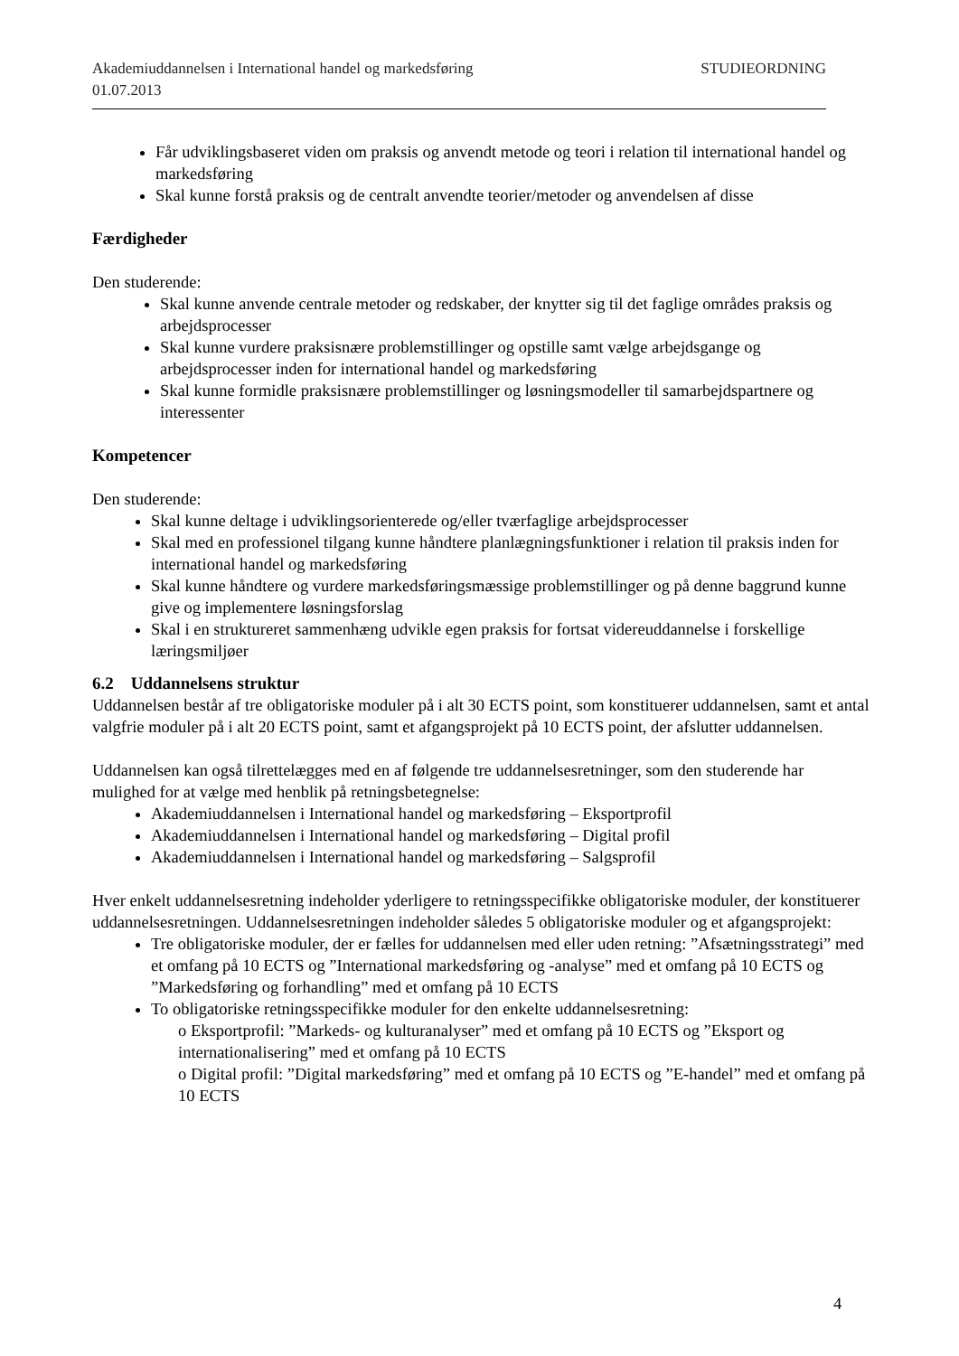STUDIEORDNING Akademiuddannelsen i International handel og markedsføring
01.07.2013
Får udviklingsbaseret viden om praksis og anvendt metode og teori i relation til international handel og markedsføring
Skal kunne forstå praksis og de centralt anvendte teorier/metoder og anvendelsen af disse
Færdigheder
Den studerende:
Skal kunne anvende centrale metoder og redskaber, der knytter sig til det faglige områdes praksis og arbejdsprocesser
Skal kunne vurdere praksisnære problemstillinger og opstille samt vælge arbejdsgange og arbejdsprocesser inden for international handel og markedsføring
Skal kunne formidle praksisnære problemstillinger og løsningsmodeller til samarbejdspartnere og interessenter
Kompetencer
Den studerende:
Skal kunne deltage i udviklingsorienterede og/eller tværfaglige arbejdsprocesser
Skal med en professionel tilgang kunne håndtere planlægningsfunktioner i relation til praksis inden for international handel og markedsføring
Skal kunne håndtere og vurdere markedsføringsmæssige problemstillinger og på denne baggrund kunne give og implementere løsningsforslag
Skal i en struktureret sammenhæng udvikle egen praksis for fortsat videreuddannelse i forskellige læringsmiljøer
6.2 Uddannelsens struktur
Uddannelsen består af tre obligatoriske moduler på i alt 30 ECTS point, som konstituerer uddannelsen, samt et antal valgfrie moduler på i alt 20 ECTS point, samt et afgangsprojekt på 10 ECTS point, der afslutter uddannelsen.
Uddannelsen kan også tilrettelægges med en af følgende tre uddannelsesretninger, som den studerende har mulighed for at vælge med henblik på retningsbetegnelse:
Akademiuddannelsen i International handel og markedsføring – Eksportprofil
Akademiuddannelsen i International handel og markedsføring – Digital profil
Akademiuddannelsen i International handel og markedsføring – Salgsprofil
Hver enkelt uddannelsesretning indeholder yderligere to retningsspecifikke obligatoriske moduler, der konstituerer uddannelsesretningen. Uddannelsesretningen indeholder således 5 obligatoriske moduler og et afgangsprojekt:
Tre obligatoriske moduler, der er fælles for uddannelsen med eller uden retning: ”Afsætningsstrategi” med et omfang på 10 ECTS og ”International markedsføring og -analyse” med et omfang på 10 ECTS og ”Markedsføring og forhandling” med et omfang på 10 ECTS
To obligatoriske retningsspecifikke moduler for den enkelte uddannelsesretning:
o Eksportprofil: ”Markeds- og kulturanalyser” med et omfang på 10 ECTS og ”Eksport og internationalisering” med et omfang på 10 ECTS
o Digital profil: ”Digital markedsføring” med et omfang på 10 ECTS og ”E-handel” med et omfang på 10 ECTS
4